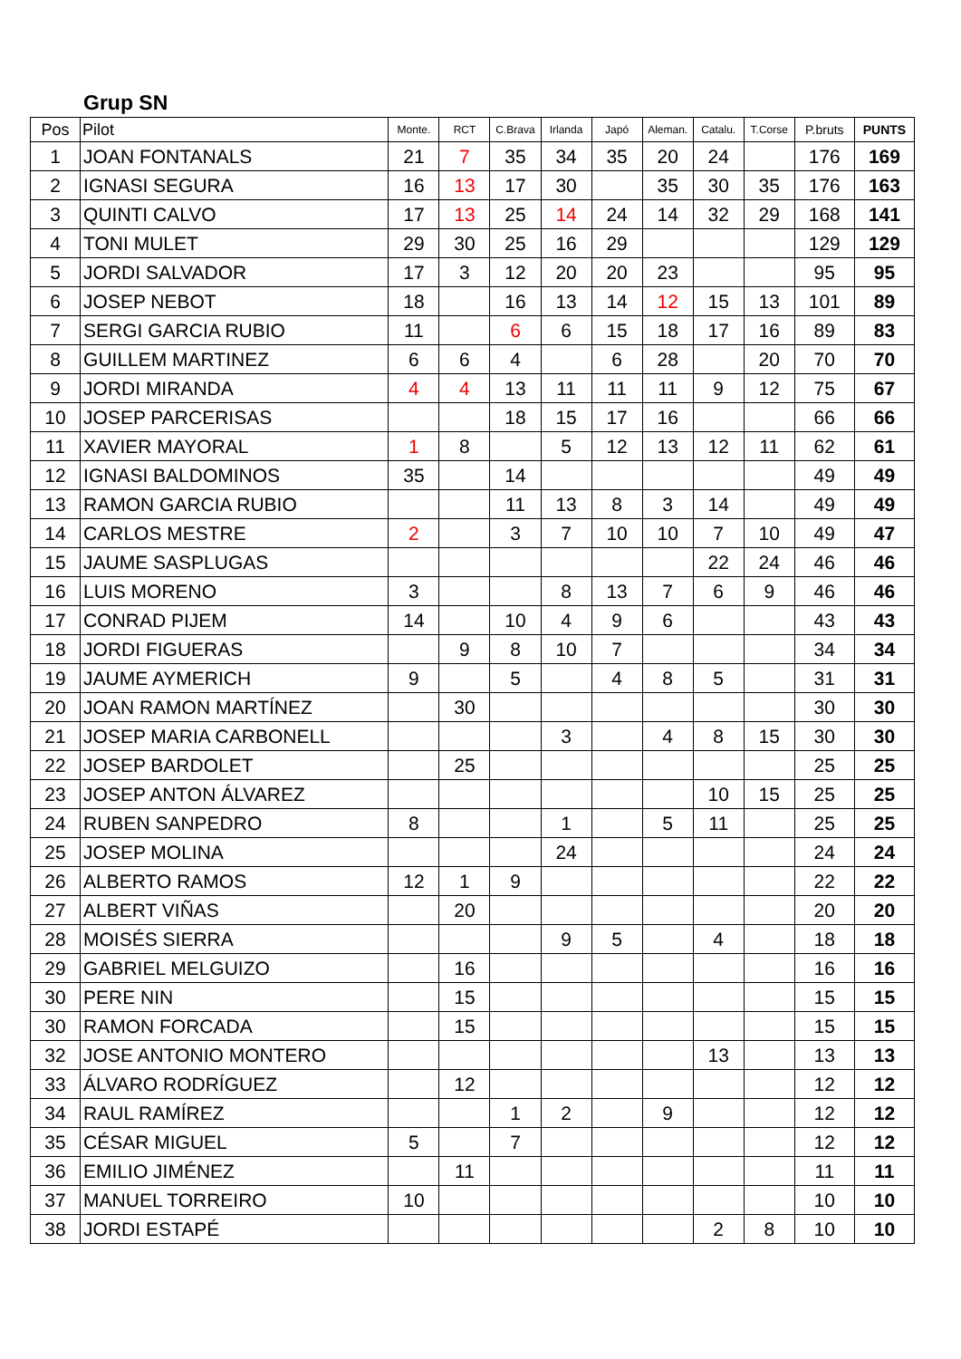Grup SN
| Pos | Pilot | Monte. | RCT | C.Brava | Irlanda | Japó | Aleman. | Catalu. | T.Corse | P.bruts | PUNTS |
| --- | --- | --- | --- | --- | --- | --- | --- | --- | --- | --- | --- |
| 1 | JOAN FONTANALS | 21 | 7 | 35 | 34 | 35 | 20 | 24 | | 176 | 169 |
| 2 | IGNASI SEGURA | 16 | 13 | 17 | 30 | | 35 | 30 | 35 | 176 | 163 |
| 3 | QUINTI CALVO | 17 | 13 | 25 | 14 | 24 | 14 | 32 | 29 | 168 | 141 |
| 4 | TONI MULET | 29 | 30 | 25 | 16 | 29 | | | | 129 | 129 |
| 5 | JORDI SALVADOR | 17 | 3 | 12 | 20 | 20 | 23 | | | 95 | 95 |
| 6 | JOSEP NEBOT | 18 | | 16 | 13 | 14 | 12 | 15 | 13 | 101 | 89 |
| 7 | SERGI GARCIA RUBIO | 11 | | 6 | 6 | 15 | 18 | 17 | 16 | 89 | 83 |
| 8 | GUILLEM MARTINEZ | 6 | 6 | 4 | | 6 | 28 | | 20 | 70 | 70 |
| 9 | JORDI MIRANDA | 4 | 4 | 13 | 11 | 11 | 11 | 9 | 12 | 75 | 67 |
| 10 | JOSEP PARCERISAS | | | 18 | 15 | 17 | 16 | | | 66 | 66 |
| 11 | XAVIER MAYORAL | 1 | 8 | | 5 | 12 | 13 | 12 | 11 | 62 | 61 |
| 12 | IGNASI BALDOMINOS | 35 | | 14 | | | | | | 49 | 49 |
| 13 | RAMON GARCIA RUBIO | | | 11 | 13 | 8 | 3 | 14 | | 49 | 49 |
| 14 | CARLOS MESTRE | 2 | | 3 | 7 | 10 | 10 | 7 | 10 | 49 | 47 |
| 15 | JAUME SASPLUGAS | | | | | | | 22 | 24 | 46 | 46 |
| 16 | LUIS MORENO | 3 | | | 8 | 13 | 7 | 6 | 9 | 46 | 46 |
| 17 | CONRAD PIJEM | 14 | | 10 | 4 | 9 | 6 | | | 43 | 43 |
| 18 | JORDI FIGUERAS | | 9 | 8 | 10 | 7 | | | | 34 | 34 |
| 19 | JAUME AYMERICH | 9 | | 5 | | 4 | 8 | 5 | | 31 | 31 |
| 20 | JOAN RAMON MARTÍNEZ | | 30 | | | | | | | 30 | 30 |
| 21 | JOSEP MARIA CARBONELL | | | | 3 | | 4 | 8 | 15 | 30 | 30 |
| 22 | JOSEP BARDOLET | | 25 | | | | | | | 25 | 25 |
| 23 | JOSEP ANTON ÁLVAREZ | | | | | | | 10 | 15 | 25 | 25 |
| 24 | RUBEN SANPEDRO | 8 | | | 1 | | 5 | 11 | | 25 | 25 |
| 25 | JOSEP MOLINA | | | | 24 | | | | | 24 | 24 |
| 26 | ALBERTO RAMOS | 12 | 1 | 9 | | | | | | 22 | 22 |
| 27 | ALBERT VIÑAS | | 20 | | | | | | | 20 | 20 |
| 28 | MOISÉS SIERRA | | | | 9 | 5 | | 4 | | 18 | 18 |
| 29 | GABRIEL MELGUIZO | | 16 | | | | | | | 16 | 16 |
| 30 | PERE NIN | | 15 | | | | | | | 15 | 15 |
| 30 | RAMON FORCADA | | 15 | | | | | | | 15 | 15 |
| 32 | JOSE ANTONIO MONTERO | | | | | | | 13 | | 13 | 13 |
| 33 | ÁLVARO RODRÍGUEZ | | 12 | | | | | | | 12 | 12 |
| 34 | RAUL RAMÍREZ | | | 1 | 2 | | 9 | | | 12 | 12 |
| 35 | CÉSAR MIGUEL | 5 | | 7 | | | | | | 12 | 12 |
| 36 | EMILIO JIMÉNEZ | | 11 | | | | | | | 11 | 11 |
| 37 | MANUEL TORREIRO | 10 | | | | | | | | 10 | 10 |
| 38 | JORDI ESTAPÉ | | | | | | | 2 | 8 | 10 | 10 |